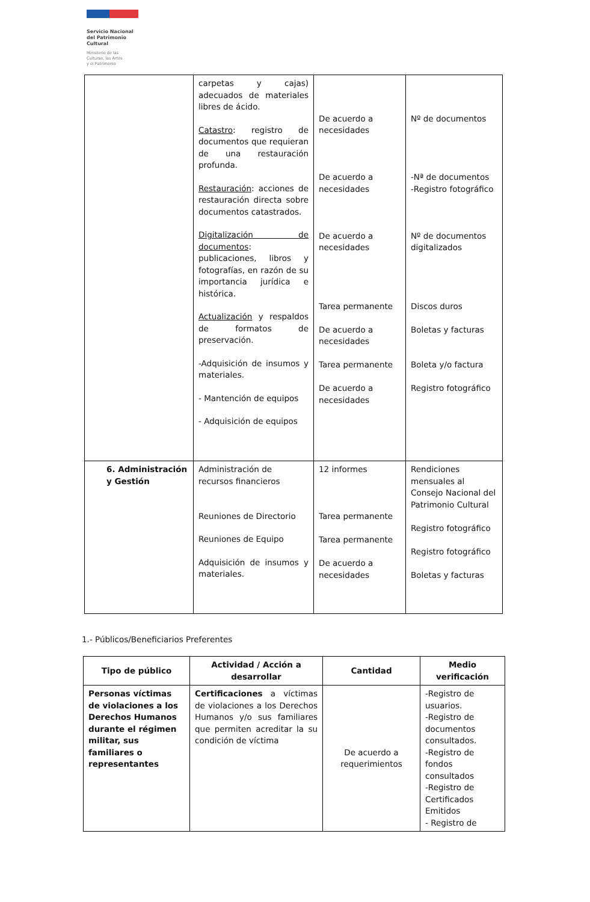Servicio Nacional
del Patrimonio
Cultural
Ministerio de las
Culturas, las Artes
y el Patrimonio
| | carpetas y cajas) adecuados de materiales libres de ácido. Catastro : registro de documentos que requieran de una restauración profunda. Restauración : acciones de restauración directa sobre documentos catastrados. Digitalización de documentos : publicaciones, libros y fotografías, en razón de su importancia jurídica e histórica. Actualización y respaldos de formatos de preservación. -Adquisición de insumos y materiales. - Mantención de equipos - Adquisición de equipos | De acuerdo a necesidades De acuerdo a necesidades De acuerdo a necesidades Tarea permanente De acuerdo a necesidades Tarea permanente De acuerdo a necesidades | Nº de documentos -Nª de documentos -Registro fotográfico Nº de documentos digitalizados Discos duros Boletas y facturas Boleta y/o factura Registro fotográfico |
| 6. Administración y Gestión | Administración de recursos financieros Reuniones de Directorio Reuniones de Equipo Adquisición de insumos y materiales. | 12 informes Tarea permanente Tarea permanente De acuerdo a necesidades | Rendiciones mensuales al Consejo Nacional del Patrimonio Cultural Registro fotográfico Registro fotográfico Boletas y facturas |
1.- Públicos/Beneficiarios Preferentes
| Tipo de público | Actividad / Acción a desarrollar | Cantidad | Medio verificación |
| --- | --- | --- | --- |
| Personas víctimas de violaciones a los Derechos Humanos durante el régimen militar, sus familiares o representantes | Certificaciones a víctimas de violaciones a los Derechos Humanos y/o sus familiares que permiten acreditar la su condición de víctima | De acuerdo a requerimientos | -Registro de usuarios. -Registro de documentos consultados. -Registro de fondos consultados -Registro de Certificados Emitidos - Registro de |